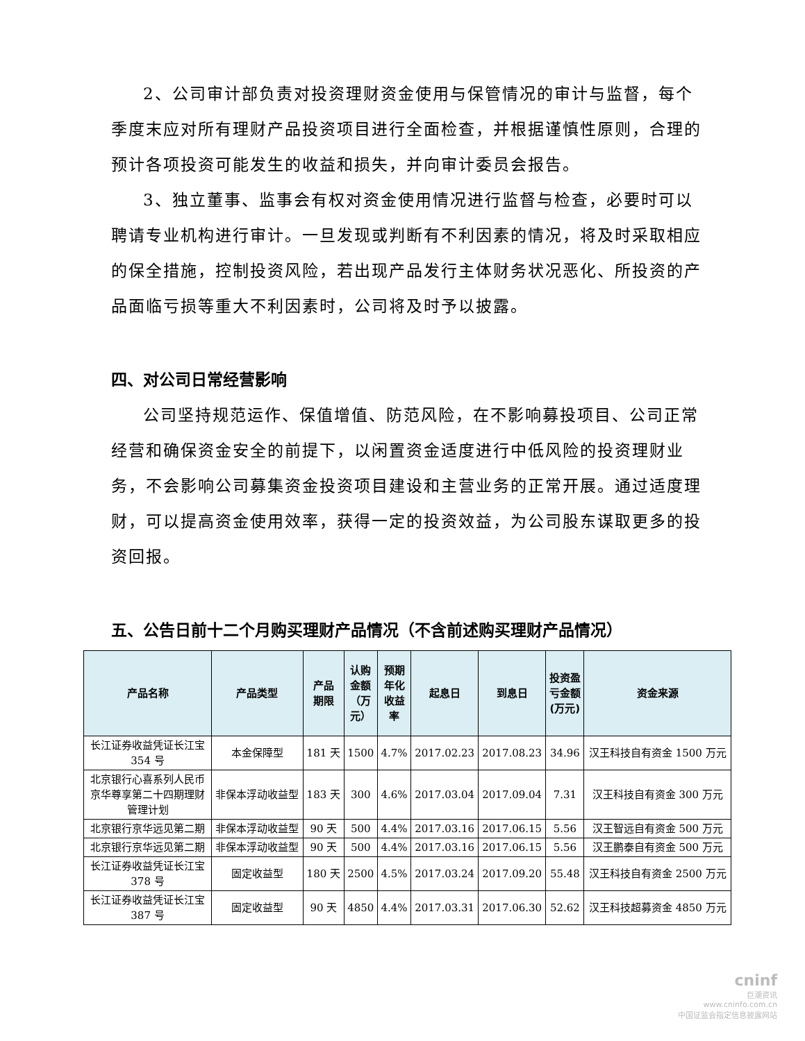2、公司审计部负责对投资理财资金使用与保管情况的审计与监督，每个季度末应对所有理财产品投资项目进行全面检查，并根据谨慎性原则，合理的预计各项投资可能发生的收益和损失，并向审计委员会报告。
3、独立董事、监事会有权对资金使用情况进行监督与检查，必要时可以聘请专业机构进行审计。一旦发现或判断有不利因素的情况，将及时采取相应的保全措施，控制投资风险，若出现产品发行主体财务状况恶化、所投资的产品面临亏损等重大不利因素时，公司将及时予以披露。
四、对公司日常经营影响
公司坚持规范运作、保值增值、防范风险，在不影响募投项目、公司正常经营和确保资金安全的前提下，以闲置资金适度进行中低风险的投资理财业务，不会影响公司募集资金投资项目建设和主营业务的正常开展。通过适度理财，可以提高资金使用效率，获得一定的投资效益，为公司股东谋取更多的投资回报。
五、公告日前十二个月购买理财产品情况（不含前述购买理财产品情况）
| 产品名称 | 产品类型 | 产品 期限 | 认购 金额 （万 元） | 预期 年化 收益 率 | 起息日 | 到息日 | 投资盈 亏金额 (万元) | 资金来源 |
| --- | --- | --- | --- | --- | --- | --- | --- | --- |
| 长江证券收益凭证长江宝 354 号 | 本金保障型 | 181 天 | 1500 | 4.7% | 2017.02.23 | 2017.08.23 | 34.96 | 汉王科技自有资金 1500 万元 |
| 北京银行心喜系列人民币京华尊享第二十四期理财管理计划 | 非保本浮动收益型 | 183 天 | 300 | 4.6% | 2017.03.04 | 2017.09.04 | 7.31 | 汉王科技自有资金 300 万元 |
| 北京银行京华远见第二期 | 非保本浮动收益型 | 90 天 | 500 | 4.4% | 2017.03.16 | 2017.06.15 | 5.56 | 汉王智远自有资金 500 万元 |
| 北京银行京华远见第二期 | 非保本浮动收益型 | 90 天 | 500 | 4.4% | 2017.03.16 | 2017.06.15 | 5.56 | 汉王鹏泰自有资金 500 万元 |
| 长江证券收益凭证长江宝 378 号 | 固定收益型 | 180 天 | 2500 | 4.5% | 2017.03.24 | 2017.09.20 | 55.48 | 汉王科技自有资金 2500 万元 |
| 长江证券收益凭证长江宝 387 号 | 固定收益型 | 90 天 | 4850 | 4.4% | 2017.03.31 | 2017.06.30 | 52.62 | 汉王科技超募资金 4850 万元 |
cninf
巨潮资讯
www.cninfo.com.cn
中国证监会指定信息披露网站